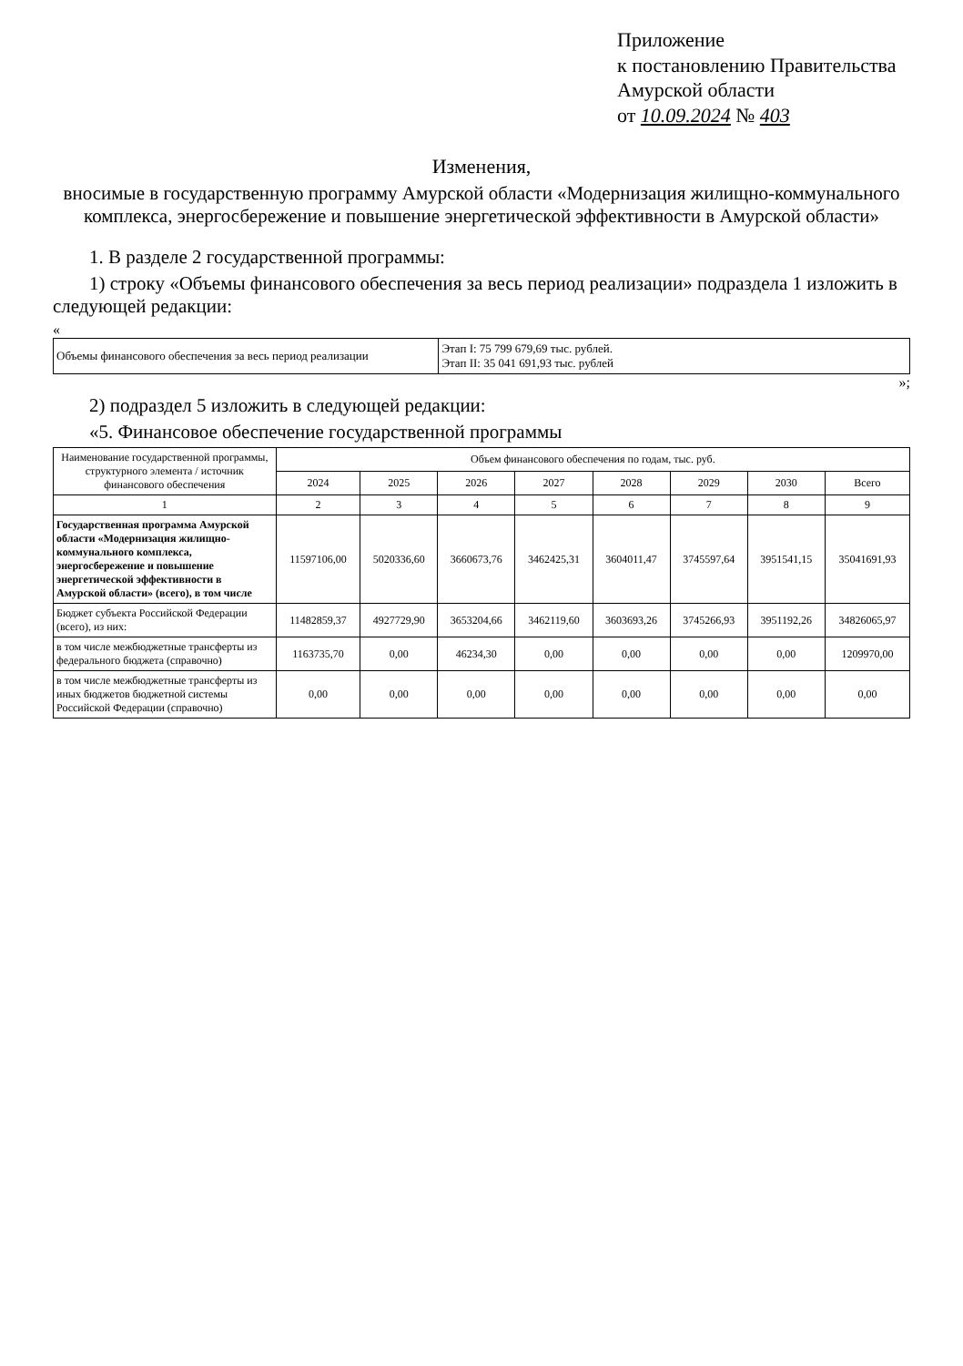Приложение
к постановлению Правительства
Амурской области
от 10.09.2024 № 403
Изменения,
вносимые в государственную программу Амурской области «Модернизация жилищно-коммунального комплекса, энергосбережение и повышение энергетической эффективности в Амурской области»
1. В разделе 2 государственной программы:
1) строку «Объемы финансового обеспечения за весь период реализации» подраздела 1 изложить в следующей редакции:
«
| Объемы финансового обеспечения за весь период реализации | Этап I: 75 799 679,69 тыс. рублей. Этап II: 35 041 691,93 тыс. рублей |
»;
2) подраздел 5 изложить в следующей редакции:
«5. Финансовое обеспечение государственной программы
| Наименование государственной программы, структурного элемента / источник финансового обеспечения | Объем финансового обеспечения по годам, тыс. руб. | | | | | | | |
| --- | --- | --- | --- | --- | --- | --- | --- | --- |
| | 2024 | 2025 | 2026 | 2027 | 2028 | 2029 | 2030 | Всего |
| 1 | 2 | 3 | 4 | 5 | 6 | 7 | 8 | 9 |
| Государственная программа Амурской области «Модернизация жилищно-коммунального комплекса, энергосбережение и повышение энергетической эффективности в Амурской области» (всего), в том числе | 11597106,00 | 5020336,60 | 3660673,76 | 3462425,31 | 3604011,47 | 3745597,64 | 3951541,15 | 35041691,93 |
| Бюджет субъекта Российской Федерации (всего), из них: | 11482859,37 | 4927729,90 | 3653204,66 | 3462119,60 | 3603693,26 | 3745266,93 | 3951192,26 | 34826065,97 |
| в том числе межбюджетные трансферты из федерального бюджета (справочно) | 1163735,70 | 0,00 | 46234,30 | 0,00 | 0,00 | 0,00 | 0,00 | 1209970,00 |
| в том числе межбюджетные трансферты из иных бюджетов бюджетной системы Российской Федерации (справочно) | 0,00 | 0,00 | 0,00 | 0,00 | 0,00 | 0,00 | 0,00 | 0,00 |